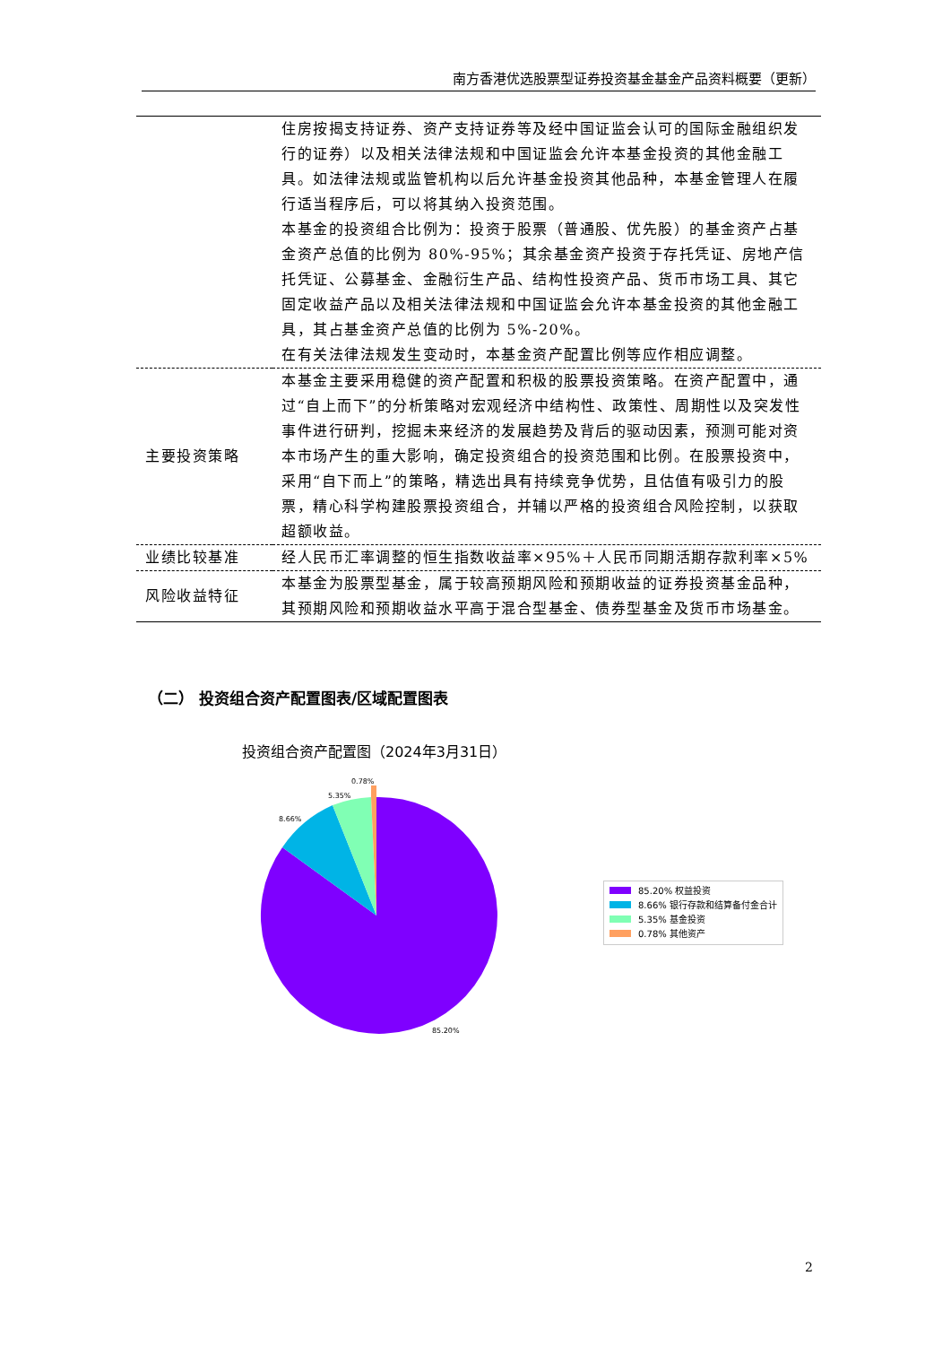南方香港优选股票型证券投资基金基金产品资料概要（更新）
| | 住房按揭支持证券、资产支持证券等及经中国证监会认可的国际金融组织发行的证券）以及相关法律法规和中国证监会允许本基金投资的其他金融工具。如法律法规或监管机构以后允许基金投资其他品种，本基金管理人在履行适当程序后，可以将其纳入投资范围。 本基金的投资组合比例为：投资于股票（普通股、优先股）的基金资产占基金资产总值的比例为 80%-95%；其余基金资产投资于存托凭证、房地产信托凭证、公募基金、金融衍生产品、结构性投资产品、货币市场工具、其它固定收益产品以及相关法律法规和中国证监会允许本基金投资的其他金融工具，其占基金资产总值的比例为 5%-20%。 在有关法律法规发生变动时，本基金资产配置比例等应作相应调整。 |
| 主要投资策略 | 本基金主要采用稳健的资产配置和积极的股票投资策略。在资产配置中，通过“自上而下”的分析策略对宏观经济中结构性、政策性、周期性以及突发性事件进行研判，挖掘未来经济的发展趋势及背后的驱动因素，预测可能对资本市场产生的重大影响，确定投资组合的投资范围和比例。在股票投资中，采用“自下而上”的策略，精选出具有持续竞争优势，且估值有吸引力的股票，精心科学构建股票投资组合，并辅以严格的投资组合风险控制，以获取超额收益。 |
| 业绩比较基准 | 经人民币汇率调整的恒生指数收益率×95%＋人民币同期活期存款利率×5% |
| 风险收益特征 | 本基金为股票型基金，属于较高预期风险和预期收益的证券投资基金品种，其预期风险和预期收益水平高于混合型基金、债券型基金及货币市场基金。 |
（二） 投资组合资产配置图表/区域配置图表
投资组合资产配置图（2024年3月31日）
0.78%
5.35%
8.66%
85.20%
85.20% 权益投资
8.66% 银行存款和结算备付金合计
5.35% 基金投资
0.78% 其他资产
2